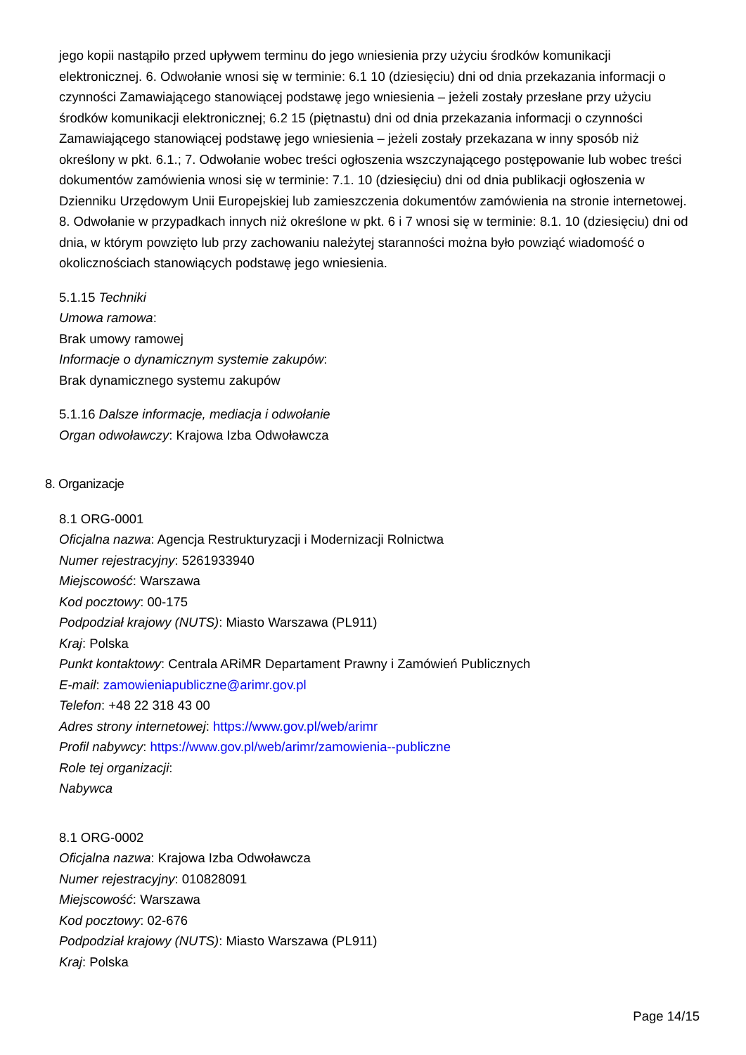jego kopii nastąpiło przed upływem terminu do jego wniesienia przy użyciu środków komunikacji elektronicznej. 6. Odwołanie wnosi się w terminie: 6.1 10 (dziesięciu) dni od dnia przekazania informacji o czynności Zamawiającego stanowiącej podstawę jego wniesienia – jeżeli zostały przesłane przy użyciu środków komunikacji elektronicznej; 6.2 15 (piętnastu) dni od dnia przekazania informacji o czynności Zamawiającego stanowiącej podstawę jego wniesienia – jeżeli zostały przekazana w inny sposób niż określony w pkt. 6.1.; 7. Odwołanie wobec treści ogłoszenia wszczynającego postępowanie lub wobec treści dokumentów zamówienia wnosi się w terminie: 7.1. 10 (dziesięciu) dni od dnia publikacji ogłoszenia w Dzienniku Urzędowym Unii Europejskiej lub zamieszczenia dokumentów zamówienia na stronie internetowej. 8. Odwołanie w przypadkach innych niż określone w pkt. 6 i 7 wnosi się w terminie: 8.1. 10 (dziesięciu) dni od dnia, w którym powzięto lub przy zachowaniu należytej staranności można było powziąć wiadomość o okolicznościach stanowiących podstawę jego wniesienia.
5.1.15 Techniki
Umowa ramowa:
Brak umowy ramowej
Informacje o dynamicznym systemie zakupów:
Brak dynamicznego systemu zakupów
5.1.16 Dalsze informacje, mediacja i odwołanie
Organ odwoławczy: Krajowa Izba Odwoławcza
8. Organizacje
8.1 ORG-0001
Oficjalna nazwa: Agencja Restrukturyzacji i Modernizacji Rolnictwa
Numer rejestracyjny: 5261933940
Miejscowość: Warszawa
Kod pocztowy: 00-175
Podpodział krajowy (NUTS): Miasto Warszawa (PL911)
Kraj: Polska
Punkt kontaktowy: Centrala ARiMR Departament Prawny i Zamówień Publicznych
E-mail: zamowieniapubliczne@arimr.gov.pl
Telefon: +48 22 318 43 00
Adres strony internetowej: https://www.gov.pl/web/arimr
Profil nabywcy: https://www.gov.pl/web/arimr/zamowienia--publiczne
Role tej organizacji:
Nabywca
8.1 ORG-0002
Oficjalna nazwa: Krajowa Izba Odwoławcza
Numer rejestracyjny: 010828091
Miejscowość: Warszawa
Kod pocztowy: 02-676
Podpodział krajowy (NUTS): Miasto Warszawa (PL911)
Kraj: Polska
Page 14/15